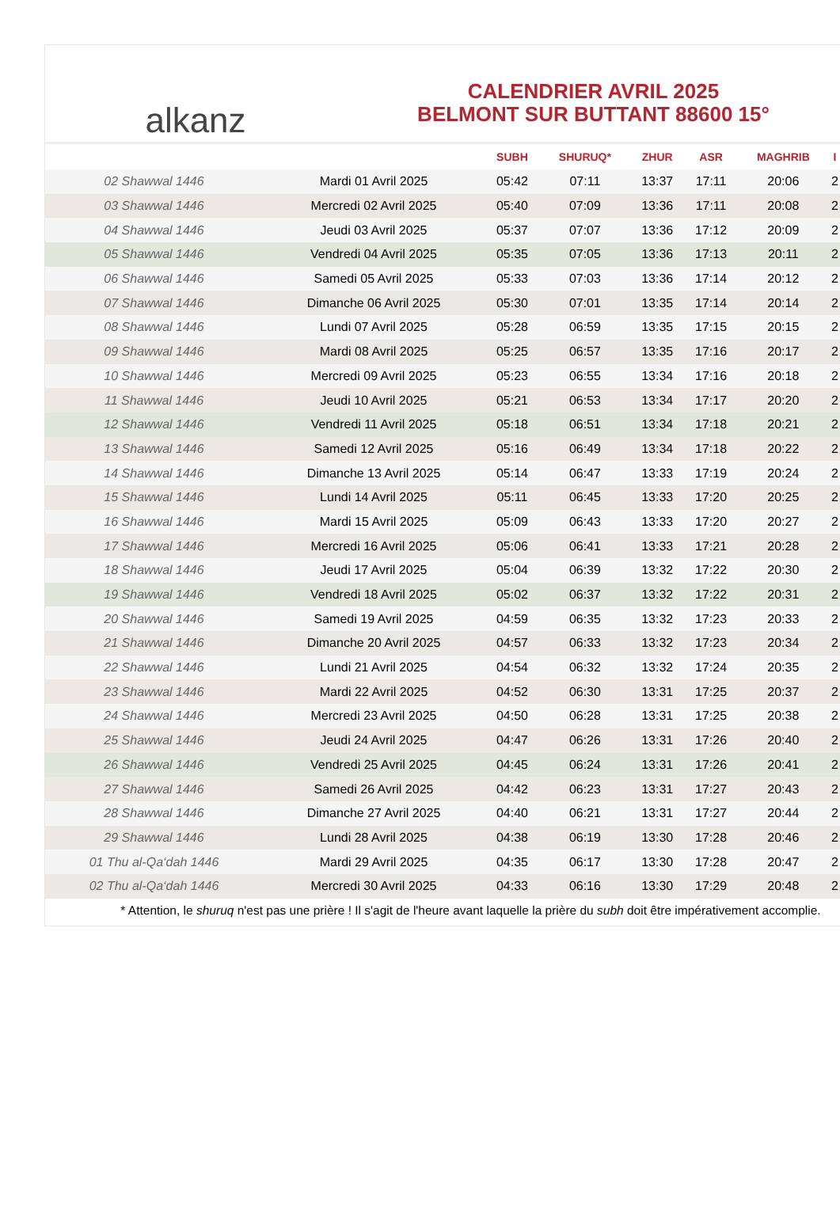alkanz
CALENDRIER AVRIL 2025
BELMONT SUR BUTTANT 88600 15°
| | | SUBH | SHURUQ* | ZHUR | ASR | MAGHRIB | I |
| --- | --- | --- | --- | --- | --- | --- | --- |
| 02 Shawwal 1446 | Mardi 01 Avril 2025 | 05:42 | 07:11 | 13:37 | 17:11 | 20:06 | 2 |
| 03 Shawwal 1446 | Mercredi 02 Avril 2025 | 05:40 | 07:09 | 13:36 | 17:11 | 20:08 | 2 |
| 04 Shawwal 1446 | Jeudi 03 Avril 2025 | 05:37 | 07:07 | 13:36 | 17:12 | 20:09 | 2 |
| 05 Shawwal 1446 | Vendredi 04 Avril 2025 | 05:35 | 07:05 | 13:36 | 17:13 | 20:11 | 2 |
| 06 Shawwal 1446 | Samedi 05 Avril 2025 | 05:33 | 07:03 | 13:36 | 17:14 | 20:12 | 2 |
| 07 Shawwal 1446 | Dimanche 06 Avril 2025 | 05:30 | 07:01 | 13:35 | 17:14 | 20:14 | 2 |
| 08 Shawwal 1446 | Lundi 07 Avril 2025 | 05:28 | 06:59 | 13:35 | 17:15 | 20:15 | 2 |
| 09 Shawwal 1446 | Mardi 08 Avril 2025 | 05:25 | 06:57 | 13:35 | 17:16 | 20:17 | 2 |
| 10 Shawwal 1446 | Mercredi 09 Avril 2025 | 05:23 | 06:55 | 13:34 | 17:16 | 20:18 | 2 |
| 11 Shawwal 1446 | Jeudi 10 Avril 2025 | 05:21 | 06:53 | 13:34 | 17:17 | 20:20 | 2 |
| 12 Shawwal 1446 | Vendredi 11 Avril 2025 | 05:18 | 06:51 | 13:34 | 17:18 | 20:21 | 2 |
| 13 Shawwal 1446 | Samedi 12 Avril 2025 | 05:16 | 06:49 | 13:34 | 17:18 | 20:22 | 2 |
| 14 Shawwal 1446 | Dimanche 13 Avril 2025 | 05:14 | 06:47 | 13:33 | 17:19 | 20:24 | 2 |
| 15 Shawwal 1446 | Lundi 14 Avril 2025 | 05:11 | 06:45 | 13:33 | 17:20 | 20:25 | 2 |
| 16 Shawwal 1446 | Mardi 15 Avril 2025 | 05:09 | 06:43 | 13:33 | 17:20 | 20:27 | 2 |
| 17 Shawwal 1446 | Mercredi 16 Avril 2025 | 05:06 | 06:41 | 13:33 | 17:21 | 20:28 | 2 |
| 18 Shawwal 1446 | Jeudi 17 Avril 2025 | 05:04 | 06:39 | 13:32 | 17:22 | 20:30 | 2 |
| 19 Shawwal 1446 | Vendredi 18 Avril 2025 | 05:02 | 06:37 | 13:32 | 17:22 | 20:31 | 2 |
| 20 Shawwal 1446 | Samedi 19 Avril 2025 | 04:59 | 06:35 | 13:32 | 17:23 | 20:33 | 2 |
| 21 Shawwal 1446 | Dimanche 20 Avril 2025 | 04:57 | 06:33 | 13:32 | 17:23 | 20:34 | 2 |
| 22 Shawwal 1446 | Lundi 21 Avril 2025 | 04:54 | 06:32 | 13:32 | 17:24 | 20:35 | 2 |
| 23 Shawwal 1446 | Mardi 22 Avril 2025 | 04:52 | 06:30 | 13:31 | 17:25 | 20:37 | 2 |
| 24 Shawwal 1446 | Mercredi 23 Avril 2025 | 04:50 | 06:28 | 13:31 | 17:25 | 20:38 | 2 |
| 25 Shawwal 1446 | Jeudi 24 Avril 2025 | 04:47 | 06:26 | 13:31 | 17:26 | 20:40 | 2 |
| 26 Shawwal 1446 | Vendredi 25 Avril 2025 | 04:45 | 06:24 | 13:31 | 17:26 | 20:41 | 2 |
| 27 Shawwal 1446 | Samedi 26 Avril 2025 | 04:42 | 06:23 | 13:31 | 17:27 | 20:43 | 2 |
| 28 Shawwal 1446 | Dimanche 27 Avril 2025 | 04:40 | 06:21 | 13:31 | 17:27 | 20:44 | 2 |
| 29 Shawwal 1446 | Lundi 28 Avril 2025 | 04:38 | 06:19 | 13:30 | 17:28 | 20:46 | 2 |
| 01 Thu al-Qa‘dah 1446 | Mardi 29 Avril 2025 | 04:35 | 06:17 | 13:30 | 17:28 | 20:47 | 2 |
| 02 Thu al-Qa‘dah 1446 | Mercredi 30 Avril 2025 | 04:33 | 06:16 | 13:30 | 17:29 | 20:48 | 2 |
* Attention, le shuruq n'est pas une prière ! Il s'agit de l'heure avant laquelle la prière du subh doit être impérativement accomplie.